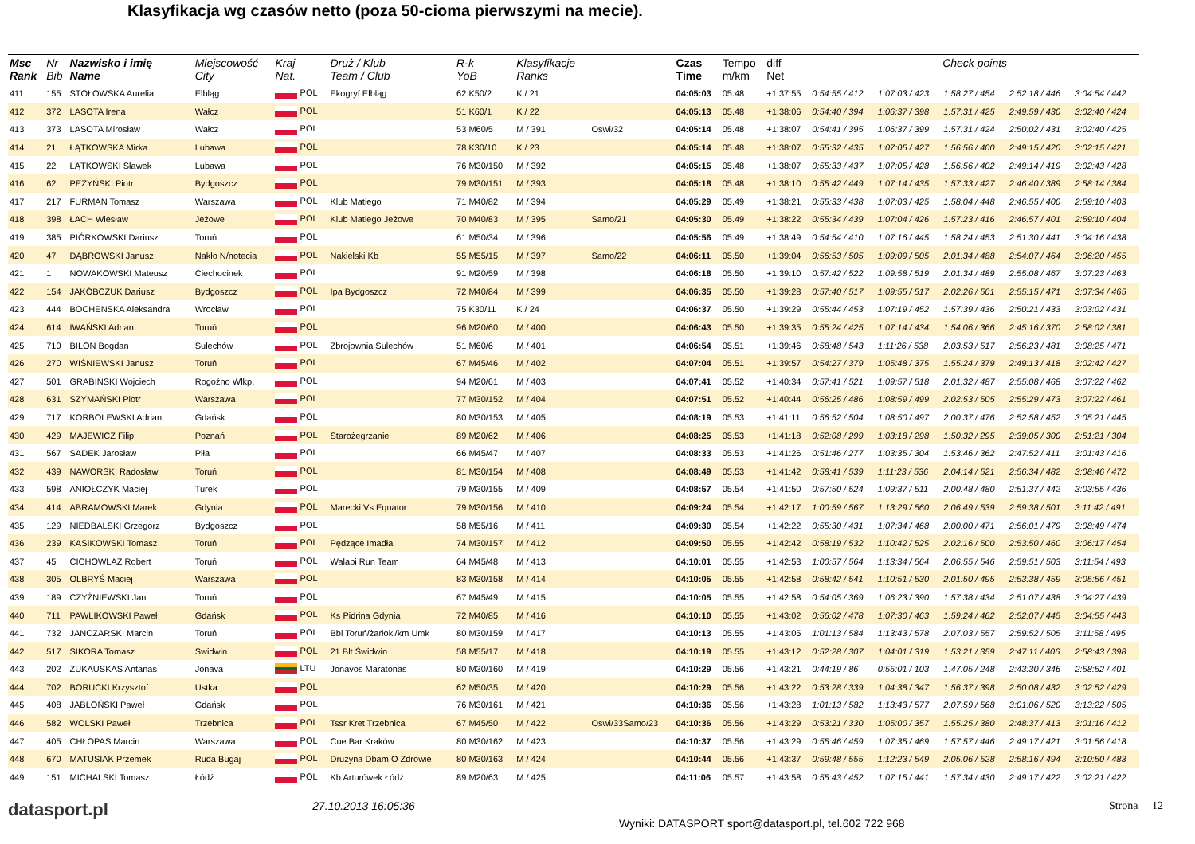Klasyfikacja wg czasów netto (poza 50-cioma pierwszymi na mecie).
| Msc Rank | Nr Bib | Nazwisko i imię Name | Miejscowość City | Kraj Nat. | Druż / Klub Team / Club | R-k YoB | Klasyfikacje Ranks | | Czas Time | Tempo m/km | diff Net | Check points | | | | |
| --- | --- | --- | --- | --- | --- | --- | --- | --- | --- | --- | --- | --- | --- | --- | --- | --- |
| 411 | 155 | STOŁOWSKA Aurelia | Elbląg | POL | Ekogryf Elbląg | 62 K50/2 | K / 21 | | 04:05:03 | 05.48 | +1:37:55 | 0:54:55 / 412 | 1:07:03 / 423 | 1:58:27 / 454 | 2:52:18 / 446 | 3:04:54 / 442 |
| 412 | 372 | LASOTA Irena | Wałcz | POL | | 51 K60/1 | K / 22 | | 04:05:13 | 05.48 | +1:38:06 | 0:54:40 / 394 | 1:06:37 / 398 | 1:57:31 / 425 | 2:49:59 / 430 | 3:02:40 / 424 |
| 413 | 373 | LASOTA Mirosław | Wałcz | POL | | 53 M60/5 | M / 391 | Oswi/32 | 04:05:14 | 05.48 | +1:38:07 | 0:54:41 / 395 | 1:06:37 / 399 | 1:57:31 / 424 | 2:50:02 / 431 | 3:02:40 / 425 |
| 414 | 21 | ŁĄTKOWSKA Mirka | Lubawa | POL | | 78 K30/10 | K / 23 | | 04:05:14 | 05.48 | +1:38:07 | 0:55:32 / 435 | 1:07:05 / 427 | 1:56:56 / 400 | 2:49:15 / 420 | 3:02:15 / 421 |
| 415 | 22 | ŁĄTKOWSKI Sławek | Lubawa | POL | | 76 M30/150 | M / 392 | | 04:05:15 | 05.48 | +1:38:07 | 0:55:33 / 437 | 1:07:05 / 428 | 1:56:56 / 402 | 2:49:14 / 419 | 3:02:43 / 428 |
| 416 | 62 | PEŻYŃSKI Piotr | Bydgoszcz | POL | | 79 M30/151 | M / 393 | | 04:05:18 | 05.48 | +1:38:10 | 0:55:42 / 449 | 1:07:14 / 435 | 1:57:33 / 427 | 2:46:40 / 389 | 2:58:14 / 384 |
| 417 | 217 | FURMAN Tomasz | Warszawa | POL | Klub Matiego | 71 M40/82 | M / 394 | | 04:05:29 | 05.49 | +1:38:21 | 0:55:33 / 438 | 1:07:03 / 425 | 1:58:04 / 448 | 2:46:55 / 400 | 2:59:10 / 403 |
| 418 | 398 | ŁACH Wiesław | Jeżowe | POL | Klub Matiego Jeżowe | 70 M40/83 | M / 395 | Samo/21 | 04:05:30 | 05.49 | +1:38:22 | 0:55:34 / 439 | 1:07:04 / 426 | 1:57:23 / 416 | 2:46:57 / 401 | 2:59:10 / 404 |
| 419 | 385 | PIÓRKOWSKI Dariusz | Toruń | POL | | 61 M50/34 | M / 396 | | 04:05:56 | 05.49 | +1:38:49 | 0:54:54 / 410 | 1:07:16 / 445 | 1:58:24 / 453 | 2:51:30 / 441 | 3:04:16 / 438 |
| 420 | 47 | DĄBROWSKI Janusz | Nakło N/notecia | POL | Nakielski Kb | 55 M55/15 | M / 397 | Samo/22 | 04:06:11 | 05.50 | +1:39:04 | 0:56:53 / 505 | 1:09:09 / 505 | 2:01:34 / 488 | 2:54:07 / 464 | 3:06:20 / 455 |
| 421 | 1 | NOWAKOWSKI Mateusz | Ciechocinek | POL | | 91 M20/59 | M / 398 | | 04:06:18 | 05.50 | +1:39:10 | 0:57:42 / 522 | 1:09:58 / 519 | 2:01:34 / 489 | 2:55:08 / 467 | 3:07:23 / 463 |
| 422 | 154 | JAKÓBCZUK Dariusz | Bydgoszcz | POL | Ipa Bydgoszcz | 72 M40/84 | M / 399 | | 04:06:35 | 05.50 | +1:39:28 | 0:57:40 / 517 | 1:09:55 / 517 | 2:02:26 / 501 | 2:55:15 / 471 | 3:07:34 / 465 |
| 423 | 444 | BOCHENSKA Aleksandra | Wrocław | POL | | 75 K30/11 | K / 24 | | 04:06:37 | 05.50 | +1:39:29 | 0:55:44 / 453 | 1:07:19 / 452 | 1:57:39 / 436 | 2:50:21 / 433 | 3:03:02 / 431 |
| 424 | 614 | IWAŃSKI Adrian | Toruń | POL | | 96 M20/60 | M / 400 | | 04:06:43 | 05.50 | +1:39:35 | 0:55:24 / 425 | 1:07:14 / 434 | 1:54:06 / 366 | 2:45:16 / 370 | 2:58:02 / 381 |
| 425 | 710 | BILON Bogdan | Sulechów | POL | Zbrojownia Sulechów | 51 M60/6 | M / 401 | | 04:06:54 | 05.51 | +1:39:46 | 0:58:48 / 543 | 1:11:26 / 538 | 2:03:53 / 517 | 2:56:23 / 481 | 3:08:25 / 471 |
| 426 | 270 | WIŚNIEWSKI Janusz | Toruń | POL | | 67 M45/46 | M / 402 | | 04:07:04 | 05.51 | +1:39:57 | 0:54:27 / 379 | 1:05:48 / 375 | 1:55:24 / 379 | 2:49:13 / 418 | 3:02:42 / 427 |
| 427 | 501 | GRABIŃSKI Wojciech | Rogoźno Wlkp. | POL | | 94 M20/61 | M / 403 | | 04:07:41 | 05.52 | +1:40:34 | 0:57:41 / 521 | 1:09:57 / 518 | 2:01:32 / 487 | 2:55:08 / 468 | 3:07:22 / 462 |
| 428 | 631 | SZYMAŃSKI Piotr | Warszawa | POL | | 77 M30/152 | M / 404 | | 04:07:51 | 05.52 | +1:40:44 | 0:56:25 / 486 | 1:08:59 / 499 | 2:02:53 / 505 | 2:55:29 / 473 | 3:07:22 / 461 |
| 429 | 717 | KORBOLEWSKI Adrian | Gdańsk | POL | | 80 M30/153 | M / 405 | | 04:08:19 | 05.53 | +1:41:11 | 0:56:52 / 504 | 1:08:50 / 497 | 2:00:37 / 476 | 2:52:58 / 452 | 3:05:21 / 445 |
| 430 | 429 | MAJEWICZ Filip | Poznań | POL | Starożegrzanie | 89 M20/62 | M / 406 | | 04:08:25 | 05.53 | +1:41:18 | 0:52:08 / 299 | 1:03:18 / 298 | 1:50:32 / 295 | 2:39:05 / 300 | 2:51:21 / 304 |
| 431 | 567 | SADEK Jarosław | Piła | POL | | 66 M45/47 | M / 407 | | 04:08:33 | 05.53 | +1:41:26 | 0:51:46 / 277 | 1:03:35 / 304 | 1:53:46 / 362 | 2:47:52 / 411 | 3:01:43 / 416 |
| 432 | 439 | NAWORSKI Radosław | Toruń | POL | | 81 M30/154 | M / 408 | | 04:08:49 | 05.53 | +1:41:42 | 0:58:41 / 539 | 1:11:23 / 536 | 2:04:14 / 521 | 2:56:34 / 482 | 3:08:46 / 472 |
| 433 | 598 | ANIOŁCZYK Maciej | Turek | POL | | 79 M30/155 | M / 409 | | 04:08:57 | 05.54 | +1:41:50 | 0:57:50 / 524 | 1:09:37 / 511 | 2:00:48 / 480 | 2:51:37 / 442 | 3:03:55 / 436 |
| 434 | 414 | ABRAMOWSKI Marek | Gdynia | POL | Marecki Vs Equator | 79 M30/156 | M / 410 | | 04:09:24 | 05.54 | +1:42:17 | 1:00:59 / 567 | 1:13:29 / 560 | 2:06:49 / 539 | 2:59:38 / 501 | 3:11:42 / 491 |
| 435 | 129 | NIEDBALSKI Grzegorz | Bydgoszcz | POL | | 58 M55/16 | M / 411 | | 04:09:30 | 05.54 | +1:42:22 | 0:55:30 / 431 | 1:07:34 / 468 | 2:00:00 / 471 | 2:56:01 / 479 | 3:08:49 / 474 |
| 436 | 239 | KASIKOWSKI Tomasz | Toruń | POL | Pędzące Imadła | 74 M30/157 | M / 412 | | 04:09:50 | 05.55 | +1:42:42 | 0:58:19 / 532 | 1:10:42 / 525 | 2:02:16 / 500 | 2:53:50 / 460 | 3:06:17 / 454 |
| 437 | 45 | CICHOWLAZ Robert | Toruń | POL | Walabi Run Team | 64 M45/48 | M / 413 | | 04:10:01 | 05.55 | +1:42:53 | 1:00:57 / 564 | 1:13:34 / 564 | 2:06:55 / 546 | 2:59:51 / 503 | 3:11:54 / 493 |
| 438 | 305 | OLBRYŚ Maciej | Warszawa | POL | | 83 M30/158 | M / 414 | | 04:10:05 | 05.55 | +1:42:58 | 0:58:42 / 541 | 1:10:51 / 530 | 2:01:50 / 495 | 2:53:38 / 459 | 3:05:56 / 451 |
| 439 | 189 | CZYŻNIEWSKI Jan | Toruń | POL | | 67 M45/49 | M / 415 | | 04:10:05 | 05.55 | +1:42:58 | 0:54:05 / 369 | 1:06:23 / 390 | 1:57:38 / 434 | 2:51:07 / 438 | 3:04:27 / 439 |
| 440 | 711 | PAWLIKOWSKI Paweł | Gdańsk | POL | Ks Pidrina Gdynia | 72 M40/85 | M / 416 | | 04:10:10 | 05.55 | +1:43:02 | 0:56:02 / 478 | 1:07:30 / 463 | 1:59:24 / 462 | 2:52:07 / 445 | 3:04:55 / 443 |
| 441 | 732 | JANCZARSKI Marcin | Toruń | POL | Bbl Toruń/żarłoki/km Umk | 80 M30/159 | M / 417 | | 04:10:13 | 05.55 | +1:43:05 | 1:01:13 / 584 | 1:13:43 / 578 | 2:07:03 / 557 | 2:59:52 / 505 | 3:11:58 / 495 |
| 442 | 517 | SIKORA Tomasz | Świdwin | POL | 21 Blt Świdwin | 58 M55/17 | M / 418 | | 04:10:19 | 05.55 | +1:43:12 | 0:52:28 / 307 | 1:04:01 / 319 | 1:53:21 / 359 | 2:47:11 / 406 | 2:58:43 / 398 |
| 443 | 202 | ZUKAUSKAS Antanas | Jonava | LTU | Jonavos Maratonas | 80 M30/160 | M / 419 | | 04:10:29 | 05.56 | +1:43:21 | 0:44:19 / 86 | 0:55:01 / 103 | 1:47:05 / 248 | 2:43:30 / 346 | 2:58:52 / 401 |
| 444 | 702 | BORUCKI Krzysztof | Ustka | POL | | 62 M50/35 | M / 420 | | 04:10:29 | 05.56 | +1:43:22 | 0:53:28 / 339 | 1:04:38 / 347 | 1:56:37 / 398 | 2:50:08 / 432 | 3:02:52 / 429 |
| 445 | 408 | JABŁOŃSKI Paweł | Gdańsk | POL | | 76 M30/161 | M / 421 | | 04:10:36 | 05.56 | +1:43:28 | 1:01:13 / 582 | 1:13:43 / 577 | 2:07:59 / 568 | 3:01:06 / 520 | 3:13:22 / 505 |
| 446 | 582 | WOLSKI Paweł | Trzebnica | POL | Tssr Kret Trzebnica | 67 M45/50 | M / 422 | Oswi/33Samo/23 | 04:10:36 | 05.56 | +1:43:29 | 0:53:21 / 330 | 1:05:00 / 357 | 1:55:25 / 380 | 2:48:37 / 413 | 3:01:16 / 412 |
| 447 | 405 | CHŁOPAŚ Marcin | Warszawa | POL | Cue Bar Kraków | 80 M30/162 | M / 423 | | 04:10:37 | 05.56 | +1:43:29 | 0:55:46 / 459 | 1:07:35 / 469 | 1:57:57 / 446 | 2:49:17 / 421 | 3:01:56 / 418 |
| 448 | 670 | MATUSIAK Przemek | Ruda Bugaj | POL | Drużyna Dbam O Zdrowie | 80 M30/163 | M / 424 | | 04:10:44 | 05.56 | +1:43:37 | 0:59:48 / 555 | 1:12:23 / 549 | 2:05:06 / 528 | 2:58:16 / 494 | 3:10:50 / 483 |
| 449 | 151 | MICHALSKI Tomasz | Łódź | POL | Kb Arturówek Łódź | 89 M20/63 | M / 425 | | 04:11:06 | 05.57 | +1:43:58 | 0:55:43 / 452 | 1:07:15 / 441 | 1:57:34 / 430 | 2:49:17 / 422 | 3:02:21 / 422 |
datasport.pl 27.10.2013 16:05:36 Wyniki: DATASPORT sport@datasport.pl, tel.602 722 968 Strona 12